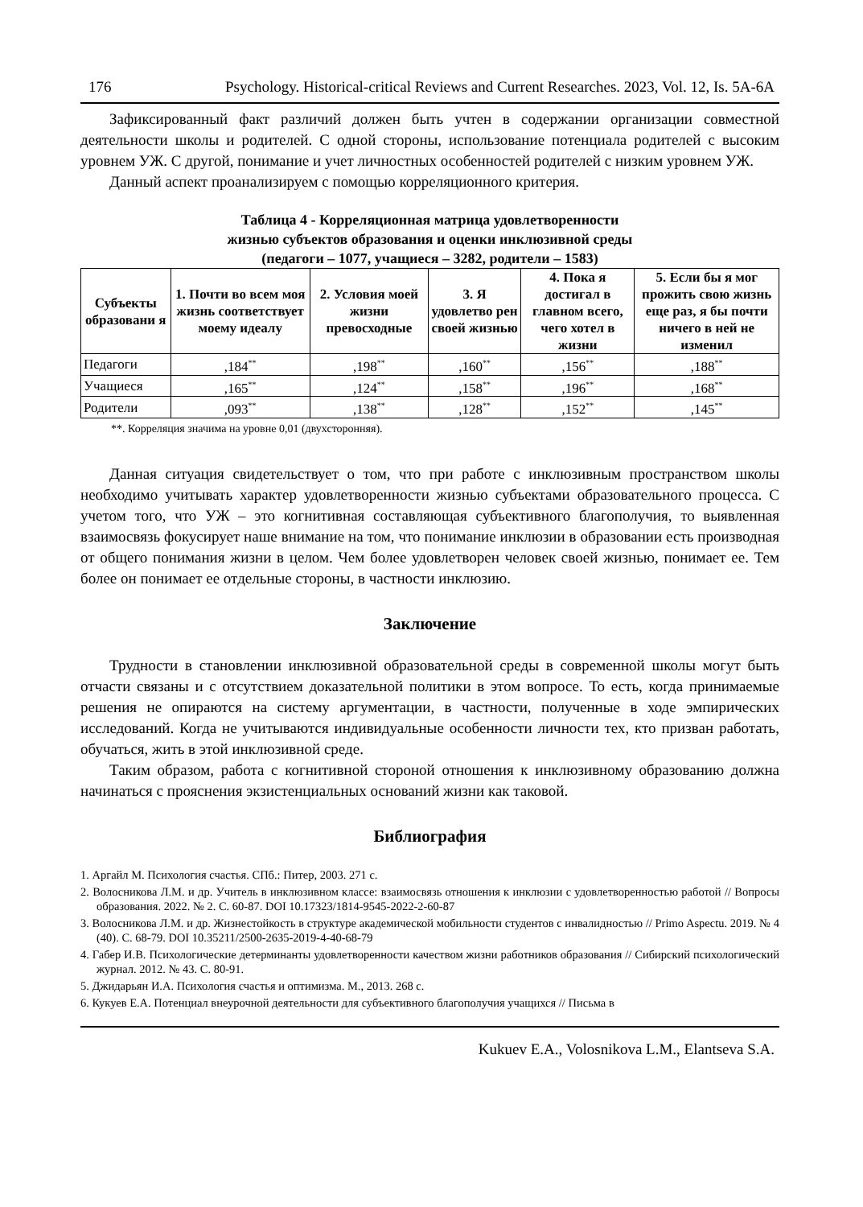176 Psychology. Historical-critical Reviews and Current Researches. 2023, Vol. 12, Is. 5A-6A
Зафиксированный факт различий должен быть учтен в содержании организации совместной деятельности школы и родителей. С одной стороны, использование потенциала родителей с высоким уровнем УЖ. С другой, понимание и учет личностных особенностей родителей с низким уровнем УЖ.
Данный аспект проанализируем с помощью корреляционного критерия.
Таблица 4 - Корреляционная матрица удовлетворенности
жизнью субъектов образования и оценки инклюзивной среды
(педагоги – 1077, учащиеся – 3282, родители – 1583)
| Субъекты образовани я | 1. Почти во всем моя жизнь соответствует моему идеалу | 2. Условия моей жизни превосходные | 3. Я удовлетво рен своей жизнью | 4. Пока я достигал в главном всего, чего хотел в жизни | 5. Если бы я мог прожить свою жизнь еще раз, я бы почти ничего в ней не изменил |
| --- | --- | --- | --- | --- | --- |
| Педагоги | ,184<sup>**</sup> | ,198<sup>**</sup> | ,160<sup>**</sup> | ,156<sup>**</sup> | ,188<sup>**</sup> |
| Учащиеся | ,165<sup>**</sup> | ,124<sup>**</sup> | ,158<sup>**</sup> | ,196<sup>**</sup> | ,168<sup>**</sup> |
| Родители | ,093<sup>**</sup> | ,138<sup>**</sup> | ,128<sup>**</sup> | ,152<sup>**</sup> | ,145<sup>**</sup> |
**. Корреляция значима на уровне 0,01 (двухсторонняя).
Данная ситуация свидетельствует о том, что при работе с инклюзивным пространством школы необходимо учитывать характер удовлетворенности жизнью субъектами образовательного процесса. С учетом того, что УЖ – это когнитивная составляющая субъективного благополучия, то выявленная взаимосвязь фокусирует наше внимание на том, что понимание инклюзии в образовании есть производная от общего понимания жизни в целом. Чем более удовлетворен человек своей жизнью, понимает ее. Тем более он понимает ее отдельные стороны, в частности инклюзию.
Заключение
Трудности в становлении инклюзивной образовательной среды в современной школы могут быть отчасти связаны и с отсутствием доказательной политики в этом вопросе. То есть, когда принимаемые решения не опираются на систему аргументации, в частности, полученные в ходе эмпирических исследований. Когда не учитываются индивидуальные особенности личности тех, кто призван работать, обучаться, жить в этой инклюзивной среде.
Таким образом, работа с когнитивной стороной отношения к инклюзивному образованию должна начинаться с прояснения экзистенциальных оснований жизни как таковой.
Библиография
1. Аргайл М. Психология счастья. СПб.: Питер, 2003. 271 с.
2. Волосникова Л.М. и др. Учитель в инклюзивном классе: взаимосвязь отношения к инклюзии с удовлетворенностью работой // Вопросы образования. 2022. № 2. С. 60-87. DOI 10.17323/1814-9545-2022-2-60-87
3. Волосникова Л.М. и др. Жизнестойкость в структуре академической мобильности студентов с инвалидностью // Primo Aspectu. 2019. № 4 (40). С. 68-79. DOI 10.35211/2500-2635-2019-4-40-68-79
4. Габер И.В. Психологические детерминанты удовлетворенности качеством жизни работников образования // Сибирский психологический журнал. 2012. № 43. С. 80-91.
5. Джидарьян И.А. Психология счастья и оптимизма. М., 2013. 268 с.
6. Кукуев Е.А. Потенциал внеурочной деятельности для субъективного благополучия учащихся // Письма в
Kukuev E.A., Volosnikova L.M., Elantseva S.A.